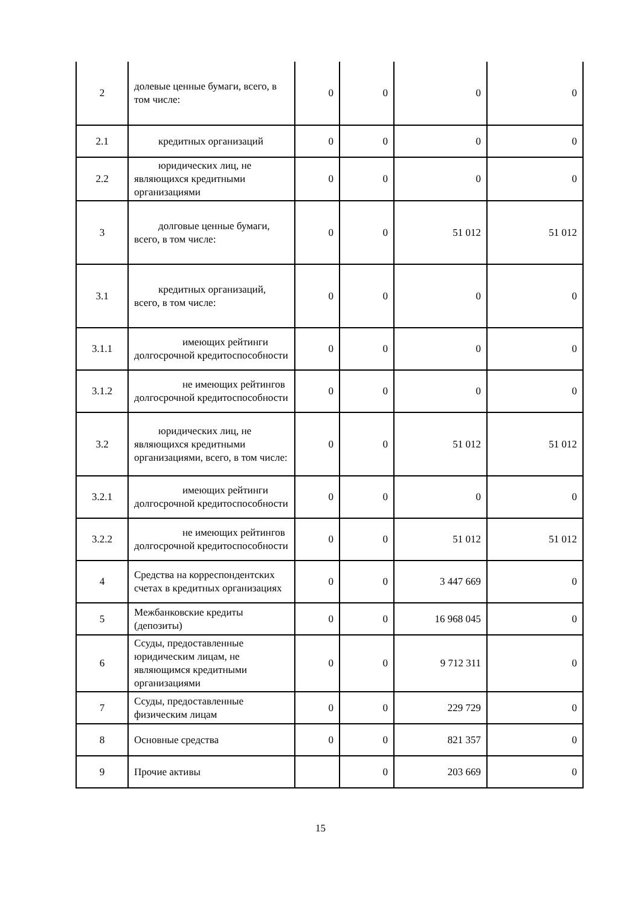| 2 | долевые ценные бумаги, всего, в том числе: | 0 | 0 | 0 | 0 |
| 2.1 | кредитных организаций | 0 | 0 | 0 | 0 |
| 2.2 | юридических лиц, не являющихся кредитными организациями | 0 | 0 | 0 | 0 |
| 3 | долговые ценные бумаги, всего, в том числе: | 0 | 0 | 51 012 | 51 012 |
| 3.1 | кредитных организаций, всего, в том числе: | 0 | 0 | 0 | 0 |
| 3.1.1 | имеющих рейтинги долгосрочной кредитоспособности | 0 | 0 | 0 | 0 |
| 3.1.2 | не имеющих рейтингов долгосрочной кредитоспособности | 0 | 0 | 0 | 0 |
| 3.2 | юридических лиц, не являющихся кредитными организациями, всего, в том числе: | 0 | 0 | 51 012 | 51 012 |
| 3.2.1 | имеющих рейтинги долгосрочной кредитоспособности | 0 | 0 | 0 | 0 |
| 3.2.2 | не имеющих рейтингов долгосрочной кредитоспособности | 0 | 0 | 51 012 | 51 012 |
| 4 | Средства на корреспондентских счетах в кредитных организациях | 0 | 0 | 3 447 669 | 0 |
| 5 | Межбанковские кредиты (депозиты) | 0 | 0 | 16 968 045 | 0 |
| 6 | Ссуды, предоставленные юридическим лицам, не являющимся кредитными организациями | 0 | 0 | 9 712 311 | 0 |
| 7 | Ссуды, предоставленные физическим лицам | 0 | 0 | 229 729 | 0 |
| 8 | Основные средства | 0 | 0 | 821 357 | 0 |
| 9 | Прочие активы | | 0 | 203 669 | 0 |
15